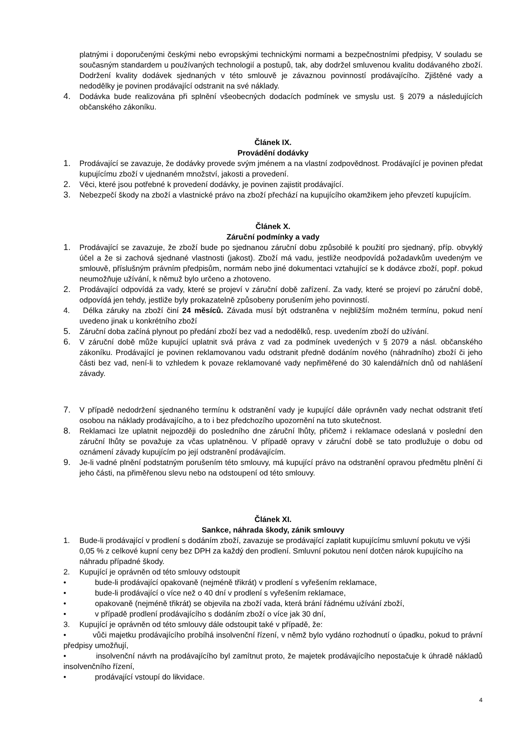platnými i doporučenými českými nebo evropskými technickými normami a bezpečnostními předpisy, V souladu se současným standardem u používaných technologií a postupů, tak, aby dodržel smluvenou kvalitu dodávaného zboží. Dodržení kvality dodávek sjednaných v této smlouvě je závaznou povinností prodávajícího. Zjištěné vady a nedodělky je povinen prodávající odstranit na své náklady.
4. Dodávka bude realizována při splnění všeobecných dodacích podmínek ve smyslu ust. § 2079 a následujících občanského zákoníku.
Článek IX.
Provádění dodávky
1. Prodávající se zavazuje, že dodávky provede svým jménem a na vlastní zodpovědnost. Prodávající je povinen předat kupujícímu zboží v ujednaném množství, jakosti a provedení.
2. Věci, které jsou potřebné k provedení dodávky, je povinen zajistit prodávající.
3. Nebezpečí škody na zboží a vlastnické právo na zboží přechází na kupujícího okamžikem jeho převzetí kupujícím.
Článek X.
Záruční podmínky a vady
1. Prodávající se zavazuje, že zboží bude po sjednanou záruční dobu způsobilé k použití pro sjednaný, příp. obvyklý účel a že si zachová sjednané vlastnosti (jakost). Zboží má vadu, jestliže neodpovídá požadavkům uvedeným ve smlouvě, příslušným právním předpisům, normám nebo jiné dokumentaci vztahující se k dodávce zboží, popř. pokud neumožňuje užívání, k němuž bylo určeno a zhotoveno.
2. Prodávající odpovídá za vady, které se projeví v záruční době zařízení. Za vady, které se projeví po záruční době, odpovídá jen tehdy, jestliže byly prokazatelně způsobeny porušením jeho povinností.
4. Délka záruky na zboží činí 24 měsíců. Závada musí být odstraněna v nejbližším možném termínu, pokud není uvedeno jinak u konkrétního zboží
5. Záruční doba začíná plynout po předání zboží bez vad a nedodělků, resp. uvedením zboží do užívání.
6. V záruční době může kupující uplatnit svá práva z vad za podmínek uvedených v § 2079 a násl. občanského zákoníku. Prodávající je povinen reklamovanou vadu odstranit předně dodáním nového (náhradního) zboží či jeho části bez vad, není-li to vzhledem k povaze reklamované vady nepřiměřené do 30 kalendářních dnů od nahlášení závady.
7. V případě nedodržení sjednaného termínu k odstranění vady je kupující dále oprávněn vady nechat odstranit třetí osobou na náklady prodávajícího, a to i bez předchozího upozornění na tuto skutečnost.
8. Reklamaci lze uplatnit nejpozději do posledního dne záruční lhůty, přičemž i reklamace odeslaná v poslední den záruční lhůty se považuje za včas uplatněnou. V případě opravy v záruční době se tato prodlužuje o dobu od oznámení závady kupujícím po její odstranění prodávajícím.
9. Je-li vadné plnění podstatným porušením této smlouvy, má kupující právo na odstranění opravou předmětu plnění či jeho části, na přiměřenou slevu nebo na odstoupení od této smlouvy.
Článek XI.
Sankce, náhrada škody, zánik smlouvy
1. Bude-li prodávající v prodlení s dodáním zboží, zavazuje se prodávající zaplatit kupujícímu smluvní pokutu ve výši 0,05 % z celkové kupní ceny bez DPH za každý den prodlení. Smluvní pokutou není dotčen nárok kupujícího na náhradu případné škody.
2. Kupující je oprávněn od této smlouvy odstoupit
• bude-li prodávající opakovaně (nejméně třikrát) v prodlení s vyřešením reklamace,
• bude-li prodávající o více než o 40 dní v prodlení s vyřešením reklamace,
• opakovaně (nejméně třikrát) se objevila na zboží vada, která brání řádnému užívání zboží,
• v případě prodlení prodávajícího s dodáním zboží o více jak 30 dní,
3. Kupující je oprávněn od této smlouvy dále odstoupit také v případě, že:
• vůči majetku prodávajícího probíhá insolvenční řízení, v němž bylo vydáno rozhodnutí o úpadku, pokud to právní předpisy umožňují,
• insolvenční návrh na prodávajícího byl zamítnut proto, že majetek prodávajícího nepostačuje k úhradě nákladů insolvenčního řízení,
• prodávající vstoupí do likvidace.
4